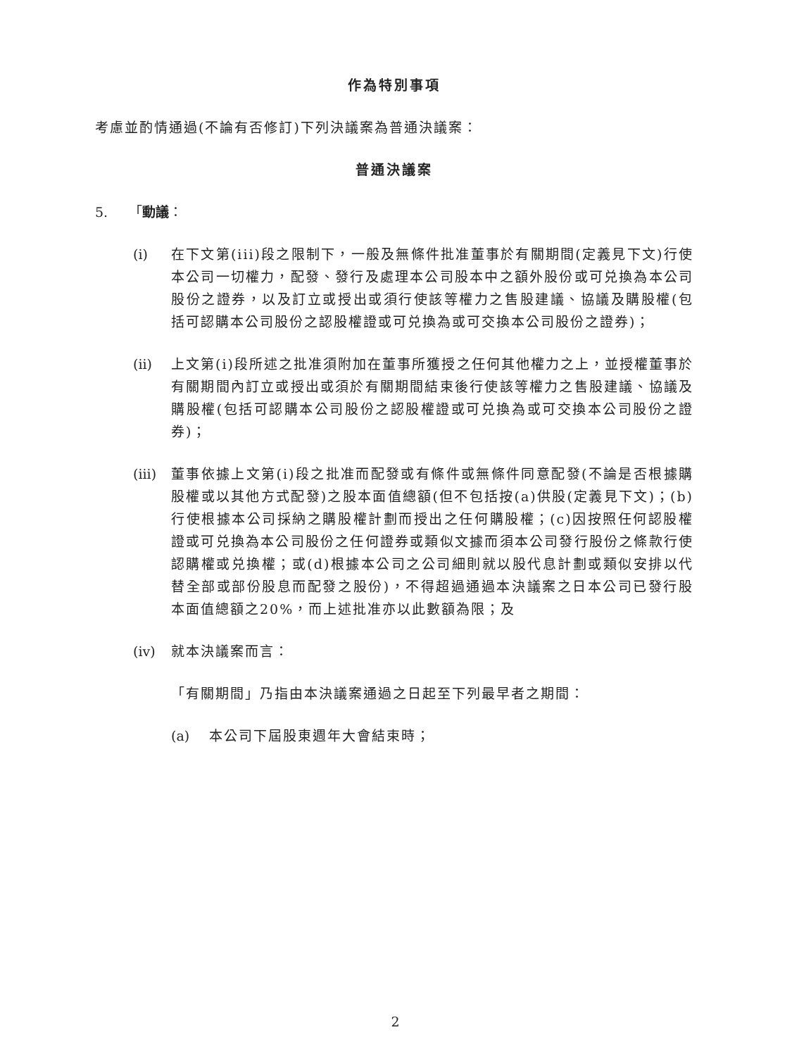作為特別事項
考慮並酌情通過(不論有否修訂)下列決議案為普通決議案：
普通決議案
5. 「動議：
(i) 在下文第(iii)段之限制下，一般及無條件批准董事於有關期間(定義見下文)行使本公司一切權力，配發、發行及處理本公司股本中之額外股份或可兑換為本公司股份之證券，以及訂立或授出或須行使該等權力之售股建議、協議及購股權(包括可認購本公司股份之認股權證或可兑換為或可交換本公司股份之證券)；
(ii) 上文第(i)段所述之批准須附加在董事所獲授之任何其他權力之上，並授權董事於有關期間內訂立或授出或須於有關期間結束後行使該等權力之售股建議、協議及購股權(包括可認購本公司股份之認股權證或可兑換為或可交換本公司股份之證券)；
(iii)
董事依據上文第(i)段之批准而配發或有條件或無條件同意配發(不論是否根據購股權或以其他方式配發)之股本面值總額(但不包括按(a)供股(定義見下文)；(b)行使根據本公司採納之購股權計劃而授出之任何購股權；(c)因按照任何認股權證或可兑換為本公司股份之任何證券或類似文據而須本公司發行股份之條款行使認購權或兑換權；或(d)根據本公司之公司細則就以股代息計劃或類似安排以代替全部或部份股息而配發之股份)，不得超過通過本決議案之日本公司已發行股本面值總額之20%，而上述批准亦以此數額為限；及
(iv) 就本決議案而言：
「有關期間」乃指由本決議案通過之日起至下列最早者之期間：
(a) 本公司下屆股東週年大會結束時；
2